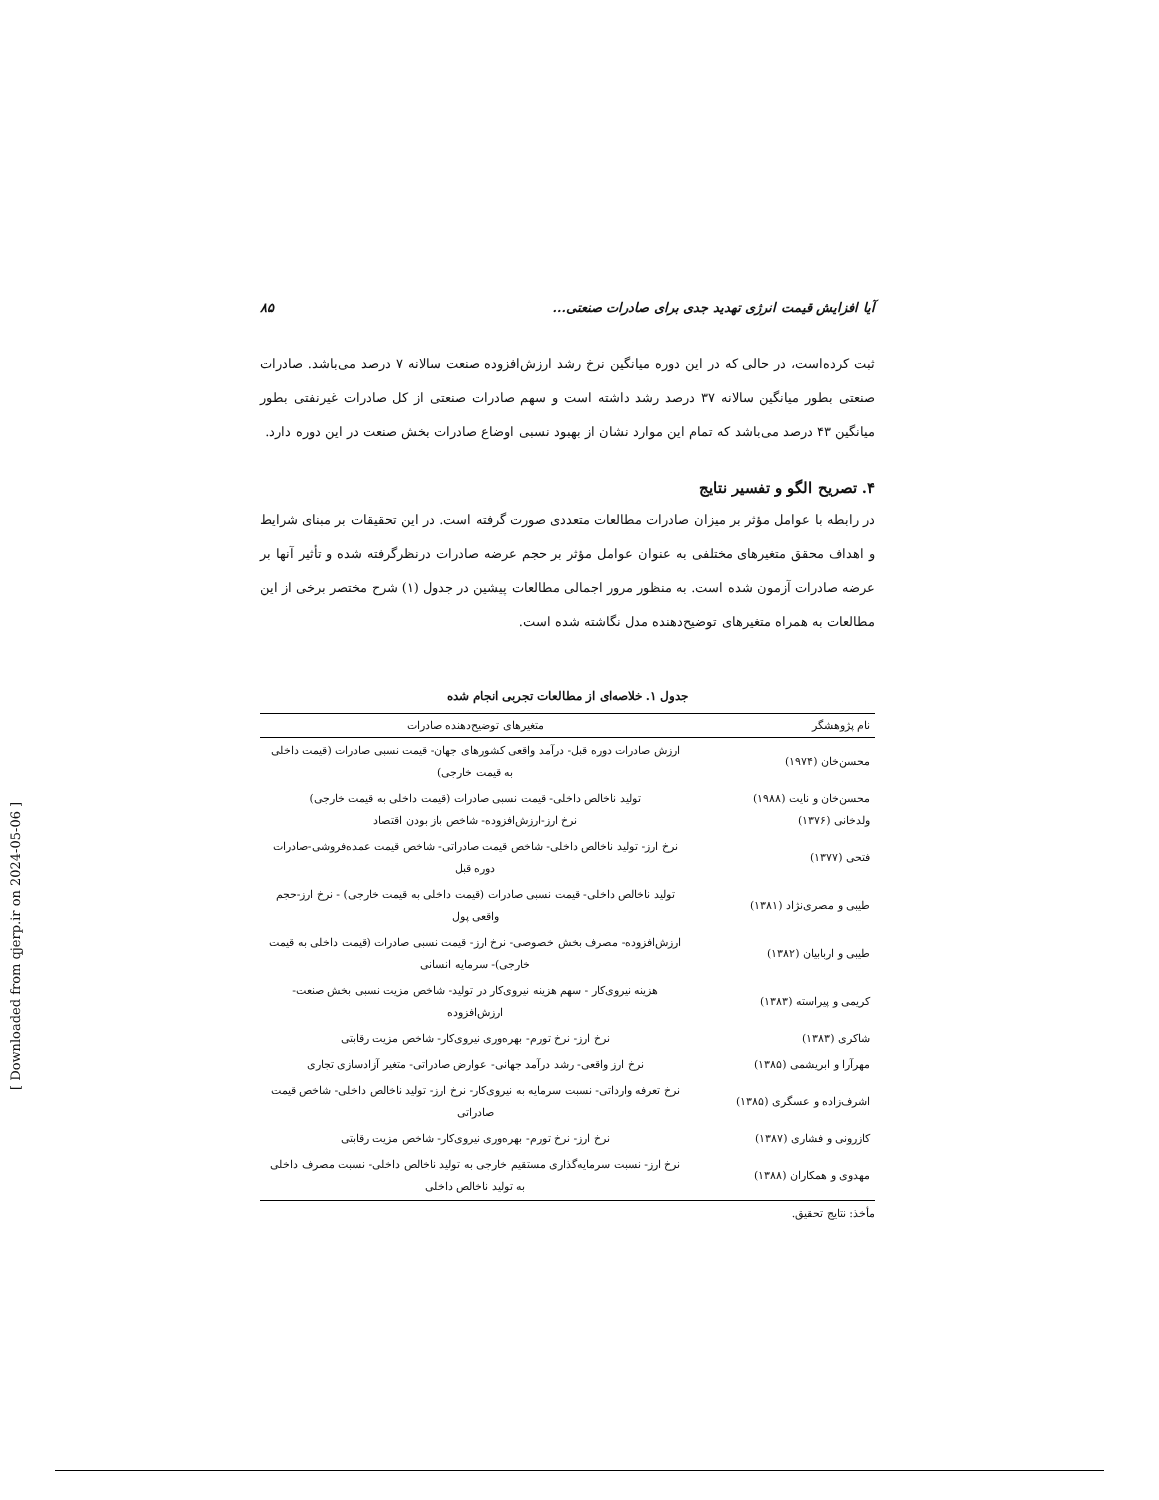آیا افزایش قیمت انرژی تهدید جدی برای صادرات صنعتی... ۸۵
ثبت کرده‌است، در حالی که در این دوره میانگین نرخ رشد ارزش‌افزوده صنعت سالانه ۷ درصد می‌باشد. صادرات صنعتی بطور میانگین سالانه ۳۷ درصد رشد داشته است و سهم صادرات صنعتی از کل صادرات غیرنفتی بطور میانگین ۴۳ درصد می‌باشد که تمام این موارد نشان از بهبود نسبی اوضاع صادرات بخش صنعت در این دوره دارد.
۴. تصریح الگو و تفسیر نتایج
در رابطه با عوامل مؤثر بر میزان صادرات مطالعات متعددی صورت گرفته است. در این تحقیقات بر مبنای شرایط و اهداف محقق متغیرهای مختلفی به عنوان عوامل مؤثر بر حجم عرضه صادرات درنظرگرفته شده و تأثیر آنها بر عرضه صادرات آزمون شده است. به منظور مرور اجمالی مطالعات پیشین در جدول (۱) شرح مختصر برخی از این مطالعات به همراه متغیرهای توضیح‌دهنده مدل نگاشته شده است.
جدول ۱. خلاصه‌ای از مطالعات تجربی انجام شده
| نام پژوهشگر | متغیرهای توضیح‌دهنده صادرات |
| --- | --- |
| محسن‌خان (۱۹۷۴) | ارزش صادرات دوره قبل- درآمد واقعی کشورهای جهان- قیمت نسبی صادرات (قیمت داخلی به قیمت خارجی) |
| محسن‌خان و نایت (۱۹۸۸) ولدخانی (۱۳۷۶) | تولید ناخالص داخلی- قیمت نسبی صادرات (قیمت داخلی به قیمت خارجی) نرخ ارز-ارزش‌افزوده- شاخص باز بودن اقتصاد |
| فتحی (۱۳۷۷) | نرخ ارز- تولید ناخالص داخلی- شاخص قیمت صادراتی- شاخص قیمت عمده‌فروشی-صادرات دوره قبل |
| طیبی و مصری‌نژاد (۱۳۸۱) | تولید ناخالص داخلی- قیمت نسبی صادرات (قیمت داخلی به قیمت خارجی) - نرخ ارز-حجم واقعی پول |
| طیبی و اربابیان (۱۳۸۲) | ارزش‌افزوده- مصرف بخش خصوصی- نرخ ارز- قیمت نسبی صادرات (قیمت داخلی به قیمت خارجی)- سرمایه انسانی |
| کریمی و پیراسته (۱۳۸۳) | هزینه نیروی‌کار - سهم هزینه نیروی‌کار در تولید- شاخص مزیت نسبی بخش صنعت- ارزش‌افزوده |
| شاکری (۱۳۸۳) | نرخ ارز- نرخ تورم- بهره‌وری نیروی‌کار- شاخص مزیت رقابتی |
| مهرآرا و ابریشمی (۱۳۸۵) | نرخ ارز واقعی- رشد درآمد جهانی- عوارض صادراتی- متغیر آزادسازی تجاری |
| اشرف‌زاده و عسگری (۱۳۸۵) | نرخ تعرفه وارداتی- نسبت سرمایه به نیروی‌کار- نرخ ارز- تولید ناخالص داخلی- شاخص قیمت صادراتی |
| کازرونی و فشاری (۱۳۸۷) | نرخ ارز- نرخ تورم- بهره‌وری نیروی‌کار- شاخص مزیت رقابتی |
| مهدوی و همکاران (۱۳۸۸) | نرخ ارز- نسبت سرمایه‌گذاری مستقیم خارجی به تولید ناخالص داخلی- نسبت مصرف داخلی به تولید ناخالص داخلی |
مأخذ: نتایج تحقیق.
[ Downloaded from qjerp.ir on 2024-05-06 ]